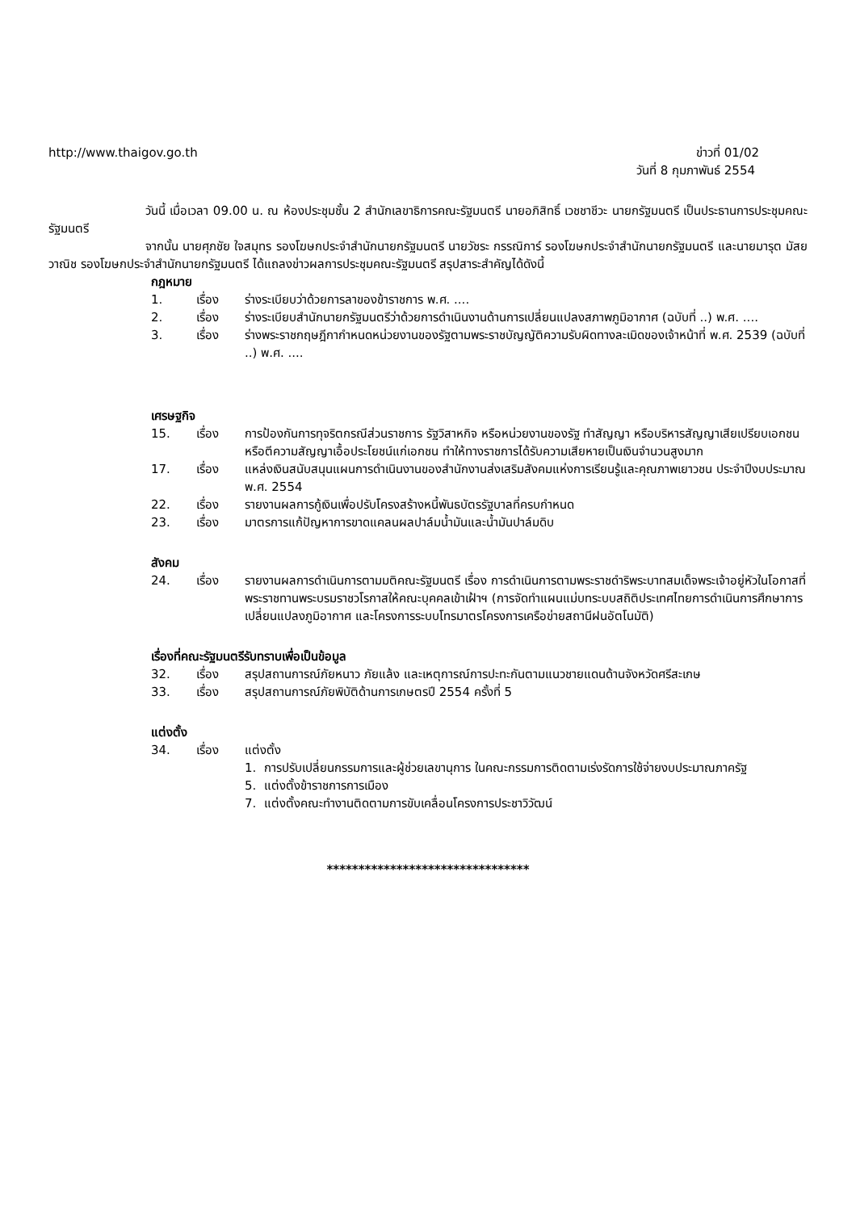http://www.thaigov.go.th ข่าวที่ 01/02
วันที่ 8 กุมภาพันธ์ 2554
วันนี้ เมื่อเวลา 09.00 น. ณ ห้องประชุมชั้น 2 สำนักเลขาธิการคณะรัฐมนตรี นายอภิสิทธิ์ เวชชาชีวะ นายกรัฐมนตรี เป็นประธานการประชุมคณะรัฐมนตรี
จากนั้น นายศุภชัย ใจสมุทร รองโฆษกประจำสำนักนายกรัฐมนตรี นายวัชระ กรรณิการ์ รองโฆษกประจำสำนักนายกรัฐมนตรี และนายมารุต มัสยวาณิช รองโฆษกประจำสำนักนายกรัฐมนตรี ได้แถลงข่าวผลการประชุมคณะรัฐมนตรี สรุปสาระสำคัญได้ดังนี้
กฎหมาย
1. เรื่อง ร่างระเบียบว่าด้วยการลาของข้าราชการ พ.ศ. ....
2. เรื่อง ร่างระเบียบสำนักนายกรัฐมนตรีว่าด้วยการดำเนินงานด้านการเปลี่ยนแปลงสภาพภูมิอากาศ (ฉบับที่ ..) พ.ศ. ....
3. เรื่อง ร่างพระราชกฤษฎีกากำหนดหน่วยงานของรัฐตามพระราชบัญญัติความรับผิดทางละเมิดของเจ้าหน้าที่ พ.ศ. 2539 (ฉบับที่ ..) พ.ศ. ....
เศรษฐกิจ
15. เรื่อง การป้องกันการทุจริตกรณีส่วนราชการ รัฐวิสาหกิจ หรือหน่วยงานของรัฐ ทำสัญญา หรือบริหารสัญญาเสียเปรียบเอกชน หรือตีความสัญญาเอื้อประโยชน์แก่เอกชน ทำให้ทางราชการได้รับความเสียหายเป็นเงินจำนวนสูงมาก
17. เรื่อง แหล่งเงินสนับสนุนแผนการดำเนินงานของสำนักงานส่งเสริมสังคมแห่งการเรียนรู้และคุณภาพเยาวชน ประจำปีงบประมาณ พ.ศ. 2554
22. เรื่อง รายงานผลการกู้เงินเพื่อปรับโครงสร้างหนี้พันธบัตรรัฐบาลที่ครบกำหนด
23. เรื่อง มาตรการแก้ปัญหาการขาดแคลนผลปาล์มน้ำมันและน้ำมันปาล์มดิบ
สังคม
24. เรื่อง รายงานผลการดำเนินการตามมติคณะรัฐมนตรี เรื่อง การดำเนินการตามพระราชดำริพระบาทสมเด็จพระเจ้าอยู่หัวในโอกาสที่พระราชทานพระบรมราชวโรกาสให้คณะบุคคลเข้าเฝ้าฯ (การจัดทำแผนแม่บทระบบสถิติประเทศไทยการดำเนินการศึกษาการเปลี่ยนแปลงภูมิอากาศ และโครงการระบบโทรมาตรโครงการเครือข่ายสถานีฝนอัตโนมัติ)
เรื่องที่คณะรัฐมนตรีรับทราบเพื่อเป็นข้อมูล
32. เรื่อง สรุปสถานการณ์ภัยหนาว ภัยแล้ง และเหตุการณ์การปะทะกันตามแนวชายแดนด้านจังหวัดศรีสะเกษ
33. เรื่อง สรุปสถานการณ์ภัยพิบัติด้านการเกษตรปี 2554 ครั้งที่ 5
แต่งตั้ง
34. เรื่อง แต่งตั้ง
1. การปรับเปลี่ยนกรรมการและผู้ช่วยเลขานุการ ในคณะกรรมการติดตามเร่งรัดการใช้จ่ายงบประมาณภาครัฐ
5. แต่งตั้งข้าราชการการเมือง
7. แต่งตั้งคณะทำงานติดตามการขับเคลื่อนโครงการประชาวิวัฒน์
********************************